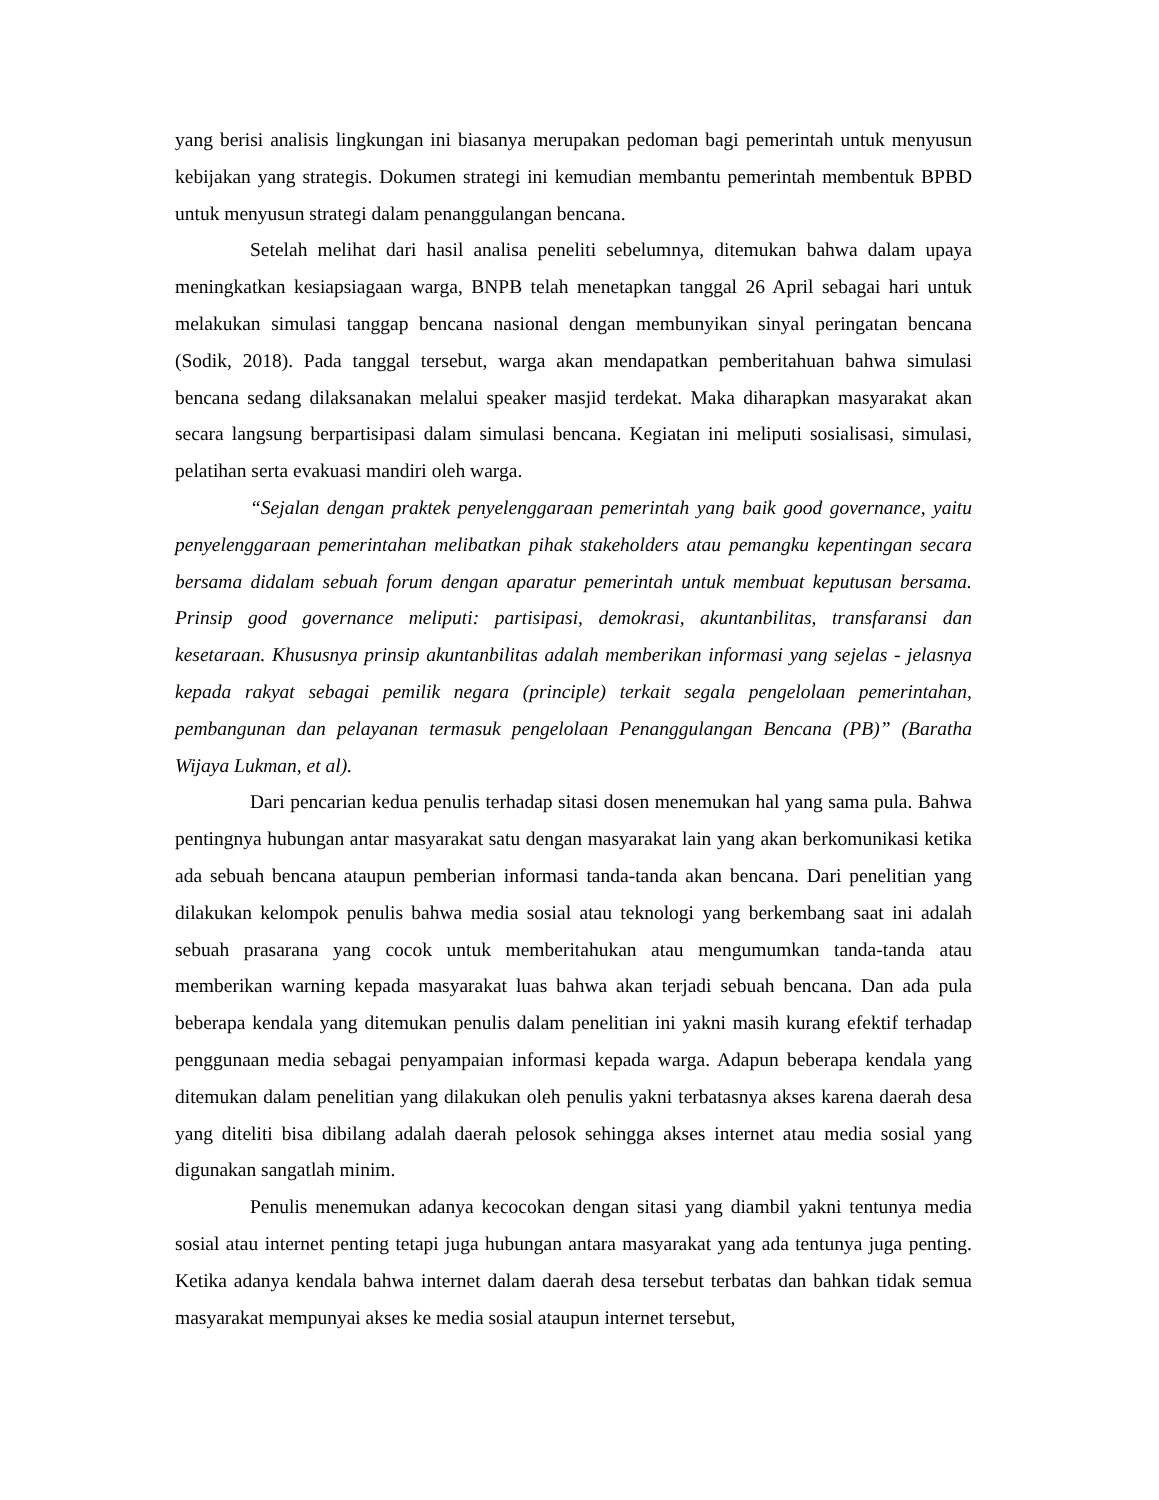yang berisi analisis lingkungan ini biasanya merupakan pedoman bagi pemerintah untuk menyusun kebijakan yang strategis. Dokumen strategi ini kemudian membantu pemerintah membentuk BPBD untuk menyusun strategi dalam penanggulangan bencana.
Setelah melihat dari hasil analisa peneliti sebelumnya, ditemukan bahwa dalam upaya meningkatkan kesiapsiagaan warga, BNPB telah menetapkan tanggal 26 April sebagai hari untuk melakukan simulasi tanggap bencana nasional dengan membunyikan sinyal peringatan bencana (Sodik, 2018). Pada tanggal tersebut, warga akan mendapatkan pemberitahuan bahwa simulasi bencana sedang dilaksanakan melalui speaker masjid terdekat. Maka diharapkan masyarakat akan secara langsung berpartisipasi dalam simulasi bencana. Kegiatan ini meliputi sosialisasi, simulasi, pelatihan serta evakuasi mandiri oleh warga.
“Sejalan dengan praktek penyelenggaraan pemerintah yang baik good governance, yaitu penyelenggaraan pemerintahan melibatkan pihak stakeholders atau pemangku kepentingan secara bersama didalam sebuah forum dengan aparatur pemerintah untuk membuat keputusan bersama. Prinsip good governance meliputi: partisipasi, demokrasi, akuntanbilitas, transfaransi dan kesetaraan. Khususnya prinsip akuntanbilitas adalah memberikan informasi yang sejelas - jelasnya kepada rakyat sebagai pemilik negara (principle) terkait segala pengelolaan pemerintahan, pembangunan dan pelayanan termasuk pengelolaan Penanggulangan Bencana (PB)” (Baratha Wijaya Lukman, et al).
Dari pencarian kedua penulis terhadap sitasi dosen menemukan hal yang sama pula. Bahwa pentingnya hubungan antar masyarakat satu dengan masyarakat lain yang akan berkomunikasi ketika ada sebuah bencana ataupun pemberian informasi tanda-tanda akan bencana. Dari penelitian yang dilakukan kelompok penulis bahwa media sosial atau teknologi yang berkembang saat ini adalah sebuah prasarana yang cocok untuk memberitahukan atau mengumumkan tanda-tanda atau memberikan warning kepada masyarakat luas bahwa akan terjadi sebuah bencana. Dan ada pula beberapa kendala yang ditemukan penulis dalam penelitian ini yakni masih kurang efektif terhadap penggunaan media sebagai penyampaian informasi kepada warga. Adapun beberapa kendala yang ditemukan dalam penelitian yang dilakukan oleh penulis yakni terbatasnya akses karena daerah desa yang diteliti bisa dibilang adalah daerah pelosok sehingga akses internet atau media sosial yang digunakan sangatlah minim.
Penulis menemukan adanya kecocokan dengan sitasi yang diambil yakni tentunya media sosial atau internet penting tetapi juga hubungan antara masyarakat yang ada tentunya juga penting. Ketika adanya kendala bahwa internet dalam daerah desa tersebut terbatas dan bahkan tidak semua masyarakat mempunyai akses ke media sosial ataupun internet tersebut,